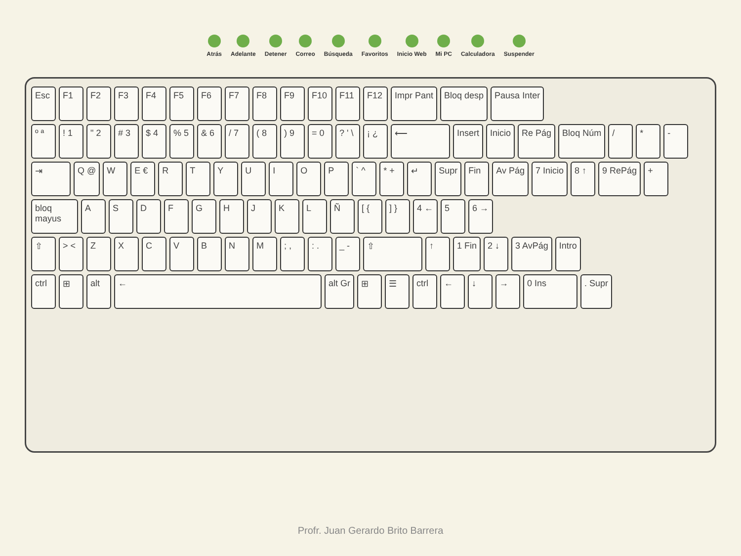Atrás Adelante Detener Correo Búsqueda Favoritos Inicio Web Mi PC Calculadora Suspender
Esc F1 F2 F3 F4 F5 F6 F7 F8 F9 F10 F11 F12 Impr Pant Bloq desp Pausa Inter
º ª ! 1 " 2 # 3 $ 4 % 5 & 6 / 7 ( 8 ) 9 = 0 ? ' \ ¡ ¿ ⟵ Insert Inicio Re Pág Bloq Núm / * -
⇥ Q @ W E € R T Y U I O P ` ^ * + ↵ Supr Fin Av Pág 7 Inicio 8 ↑ 9 RePág +
bloq mayus
A S D F G H J K L Ñ [ { ] } 4 ← 5 6 →
⇧ > < Z X C V B N M ; , : . _ - ⇧ ↑ 1 Fin 2 ↓ 3 AvPág Intro
ctrl ⊞ alt ← alt Gr ⊞ ☰ ctrl ← ↓ → 0 Ins . Supr
Profr. Juan Gerardo Brito Barrera